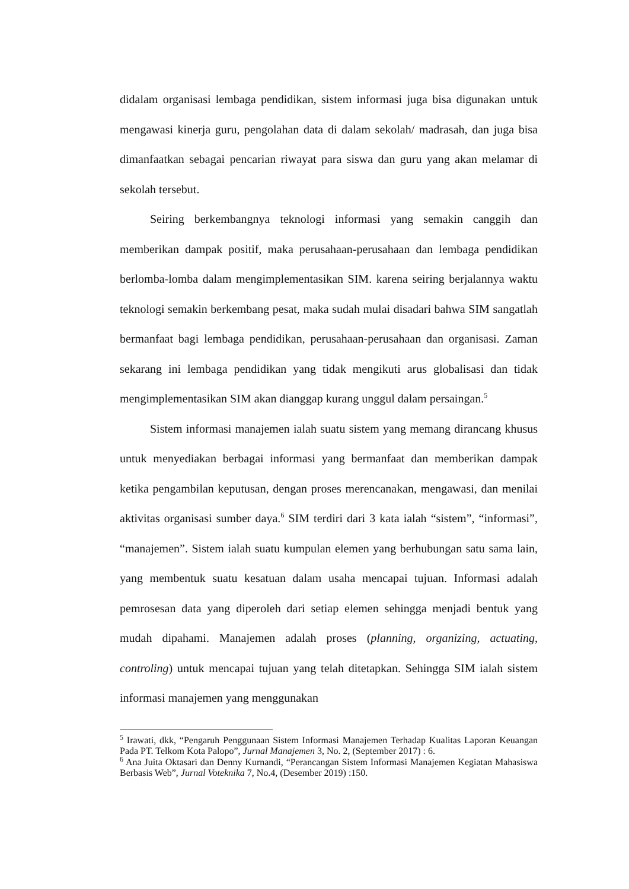didalam organisasi lembaga pendidikan, sistem informasi juga bisa digunakan untuk mengawasi kinerja guru, pengolahan data di dalam sekolah/ madrasah, dan juga bisa dimanfaatkan sebagai pencarian riwayat para siswa dan guru yang akan melamar di sekolah tersebut.
Seiring berkembangnya teknologi informasi yang semakin canggih dan memberikan dampak positif, maka perusahaan-perusahaan dan lembaga pendidikan berlomba-lomba dalam mengimplementasikan SIM. karena seiring berjalannya waktu teknologi semakin berkembang pesat, maka sudah mulai disadari bahwa SIM sangatlah bermanfaat bagi lembaga pendidikan, perusahaan-perusahaan dan organisasi. Zaman sekarang ini lembaga pendidikan yang tidak mengikuti arus globalisasi dan tidak mengimplementasikan SIM akan dianggap kurang unggul dalam persaingan.<sup>5</sup>
Sistem informasi manajemen ialah suatu sistem yang memang dirancang khusus untuk menyediakan berbagai informasi yang bermanfaat dan memberikan dampak ketika pengambilan keputusan, dengan proses merencanakan, mengawasi, dan menilai aktivitas organisasi sumber daya.<sup>6</sup> SIM terdiri dari 3 kata ialah “sistem”, “informasi”, “manajemen”. Sistem ialah suatu kumpulan elemen yang berhubungan satu sama lain, yang membentuk suatu kesatuan dalam usaha mencapai tujuan. Informasi adalah pemrosesan data yang diperoleh dari setiap elemen sehingga menjadi bentuk yang mudah dipahami. Manajemen adalah proses (planning, organizing, actuating, controling) untuk mencapai tujuan yang telah ditetapkan. Sehingga SIM ialah sistem informasi manajemen yang menggunakan
<sup>5</sup> Irawati, dkk, “Pengaruh Penggunaan Sistem Informasi Manajemen Terhadap Kualitas Laporan Keuangan Pada PT. Telkom Kota Palopo”, Jurnal Manajemen 3, No. 2, (September 2017) : 6.
<sup>6</sup> Ana Juita Oktasari dan Denny Kurnandi, “Perancangan Sistem Informasi Manajemen Kegiatan Mahasiswa Berbasis Web”, Jurnal Voteknika 7, No.4, (Desember 2019) :150.